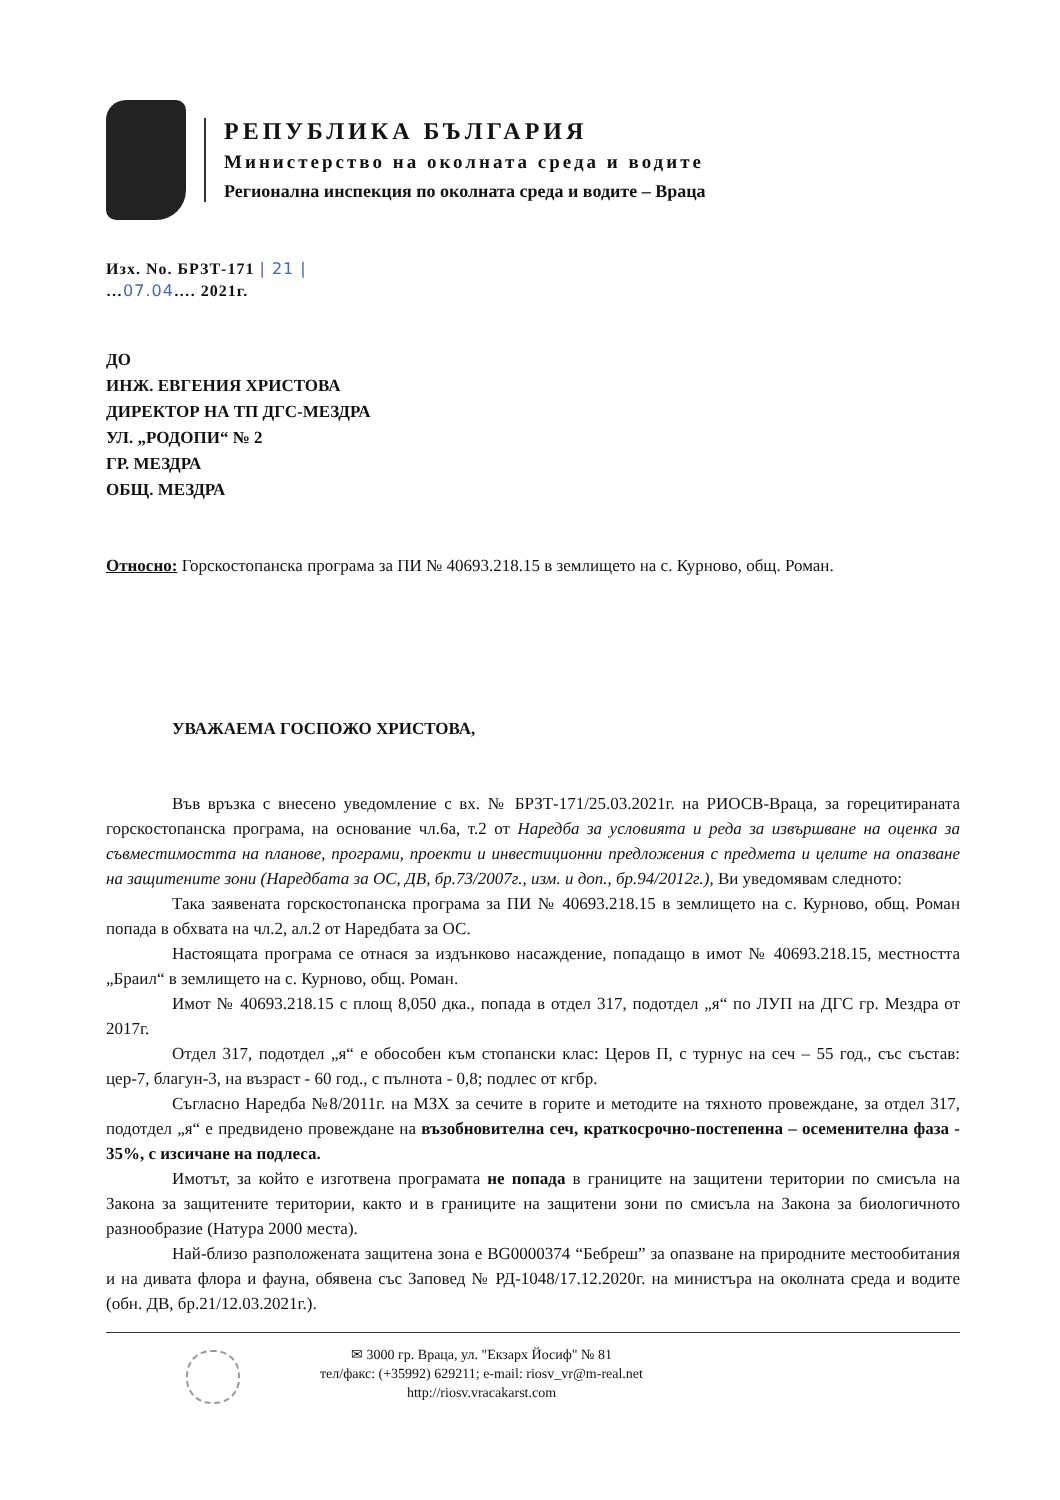РЕПУБЛИКА БЪЛГАРИЯ
Министерство на околната среда и водите
Регионална инспекция по околната среда и водите – Враца
Изх. No. БРЗТ-171 | 21 |
…07.04…. 2021г.
ДО
ИНЖ. ЕВГЕНИЯ ХРИСТОВА
ДИРЕКТОР НА ТП ДГС-МЕЗДРА
УЛ. „РОДОПИ“ № 2
ГР. МЕЗДРА
ОБЩ. МЕЗДРА
Относно: Горскостопанска програма за ПИ № 40693.218.15 в землището на с. Курново, общ. Роман.
УВАЖАЕМА ГОСПОЖО ХРИСТОВА,
Във връзка с внесено уведомление с вх. № БРЗТ-171/25.03.2021г. на РИОСВ-Враца, за горецитираната горскостопанска програма, на основание чл.6а, т.2 от Наредба за условията и реда за извършване на оценка за съвместимостта на планове, програми, проекти и инвестиционни предложения с предмета и целите на опазване на защитените зони (Наредбата за ОС, ДВ, бр.73/2007г., изм. и доп., бр.94/2012г.), Ви уведомявам следното:
Така заявената горскостопанска програма за ПИ № 40693.218.15 в землището на с. Курново, общ. Роман попада в обхвата на чл.2, ал.2 от Наредбата за ОС.
Настоящата програма се отнася за издънково насаждение, попадащо в имот № 40693.218.15, местността „Браил“ в землището на с. Курново, общ. Роман.
Имот № 40693.218.15 с площ 8,050 дка., попада в отдел 317, подотдел „я“ по ЛУП на ДГС гр. Мездра от 2017г.
Отдел 317, подотдел „я“ е обособен към стопански клас: Церов П, с турнус на сеч – 55 год., със състав: цер-7, благун-3, на възраст - 60 год., с пълнота - 0,8; подлес от кгбр.
Съгласно Наредба №8/2011г. на МЗХ за сечите в горите и методите на тяхното провеждане, за отдел 317, подотдел „я“ е предвидено провеждане на възобновителна сеч, краткосрочно-постепенна – осеменителна фаза - 35%, с изсичане на подлеса.
Имотът, за който е изготвена програмата не попада в границите на защитени територии по смисъла на Закона за защитените територии, както и в границите на защитени зони по смисъла на Закона за биологичното разнообразие (Натура 2000 места).
Най-близо разположената защитена зона е BG0000374 “Бебреш” за опазване на природните местообитания и на дивата флора и фауна, обявена със Заповед № РД-1048/17.12.2020г. на министъра на околната среда и водите (обн. ДВ, бр.21/12.03.2021г.).
✉ 3000 гр. Враца, ул. "Екзарх Йосиф" № 81
тел/факс: (+35992) 629211; e-mail: riosv_vr@m-real.net
http://riosv.vracakarst.com